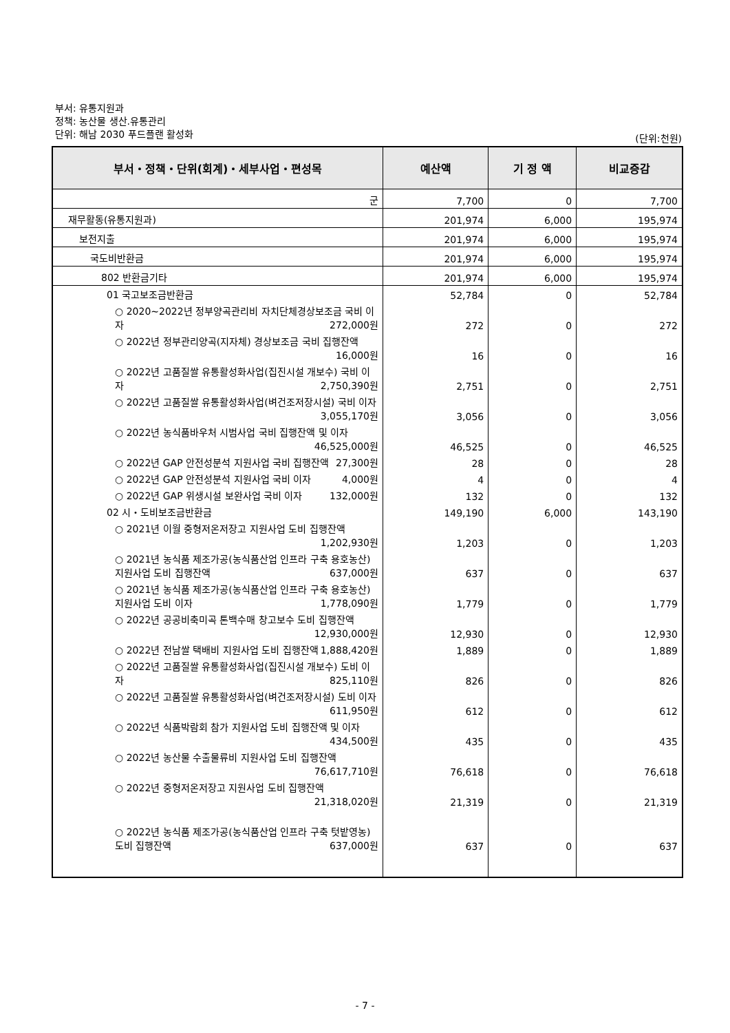부서: 유통지원과
정책: 농산물 생산.유통관리
단위: 해남 2030 푸드플랜 활성화
(단위:천원)
| 부서・정책・단위(회계)・세부사업・편성목 | 예산액 | 기 정 액 | 비교증감 |
| --- | --- | --- | --- |
| 군 | 7,700 | 0 | 7,700 |
| 재무활동(유통지원과) | 201,974 | 6,000 | 195,974 |
| 보전지출 | 201,974 | 6,000 | 195,974 |
| 국도비반환금 | 201,974 | 6,000 | 195,974 |
| 802 반환금기타 | 201,974 | 6,000 | 195,974 |
| 01 국고보조금반환금 | 52,784 | 0 | 52,784 |
| ○ 2020~2022년 정부양곡관리비 자치단체경상보조금 국비 이자 272,000원 | 272 | 0 | 272 |
| ○ 2022년 정부관리양곡(지자체) 경상보조금 국비 집행잔액 16,000원 | 16 | 0 | 16 |
| ○ 2022년 고품질쌀 유통활성화사업(집진시설 개보수) 국비 이자 2,750,390원 | 2,751 | 0 | 2,751 |
| ○ 2022년 고품질쌀 유통활성화사업(벼건조저장시설) 국비 이자 3,055,170원 | 3,056 | 0 | 3,056 |
| ○ 2022년 농식품바우처 시범사업 국비 집행잔액 및 이자 46,525,000원 | 46,525 | 0 | 46,525 |
| ○ 2022년 GAP 안전성분석 지원사업 국비 집행잔액 27,300원 | 28 | 0 | 28 |
| ○ 2022년 GAP 안전성분석 지원사업 국비 이자 4,000원 | 4 | 0 | 4 |
| ○ 2022년 GAP 위생시설 보완사업 국비 이자 132,000원 | 132 | 0 | 132 |
| 02 시・도비보조금반환금 | 149,190 | 6,000 | 143,190 |
| ○ 2021년 이월 중형저온저장고 지원사업 도비 집행잔액 1,202,930원 | 1,203 | 0 | 1,203 |
| ○ 2021년 농식품 제조가공(농식품산업 인프라 구축 용호농산) 지원사업 도비 집행잔액 637,000원 | 637 | 0 | 637 |
| ○ 2021년 농식품 제조가공(농식품산업 인프라 구축 용호농산) 지원사업 도비 이자 1,778,090원 | 1,779 | 0 | 1,779 |
| ○ 2022년 공공비축미곡 톤백수매 창고보수 도비 집행잔액 12,930,000원 | 12,930 | 0 | 12,930 |
| ○ 2022년 전남쌀 택배비 지원사업 도비 집행잔액 1,888,420원 | 1,889 | 0 | 1,889 |
| ○ 2022년 고품질쌀 유통활성화사업(집진시설 개보수) 도비 이자 825,110원 | 826 | 0 | 826 |
| ○ 2022년 고품질쌀 유통활성화사업(벼건조저장시설) 도비 이자 611,950원 | 612 | 0 | 612 |
| ○ 2022년 식품박람회 참가 지원사업 도비 집행잔액 및 이자 434,500원 | 435 | 0 | 435 |
| ○ 2022년 농산물 수출물류비 지원사업 도비 집행잔액 76,617,710원 | 76,618 | 0 | 76,618 |
| ○ 2022년 중형저온저장고 지원사업 도비 집행잔액 21,318,020원 | 21,319 | 0 | 21,319 |
| ○ 2022년 농식품 제조가공(농식품산업 인프라 구축 텃밭영농) 도비 집행잔액 637,000원 | 637 | 0 | 637 |
- 7 -